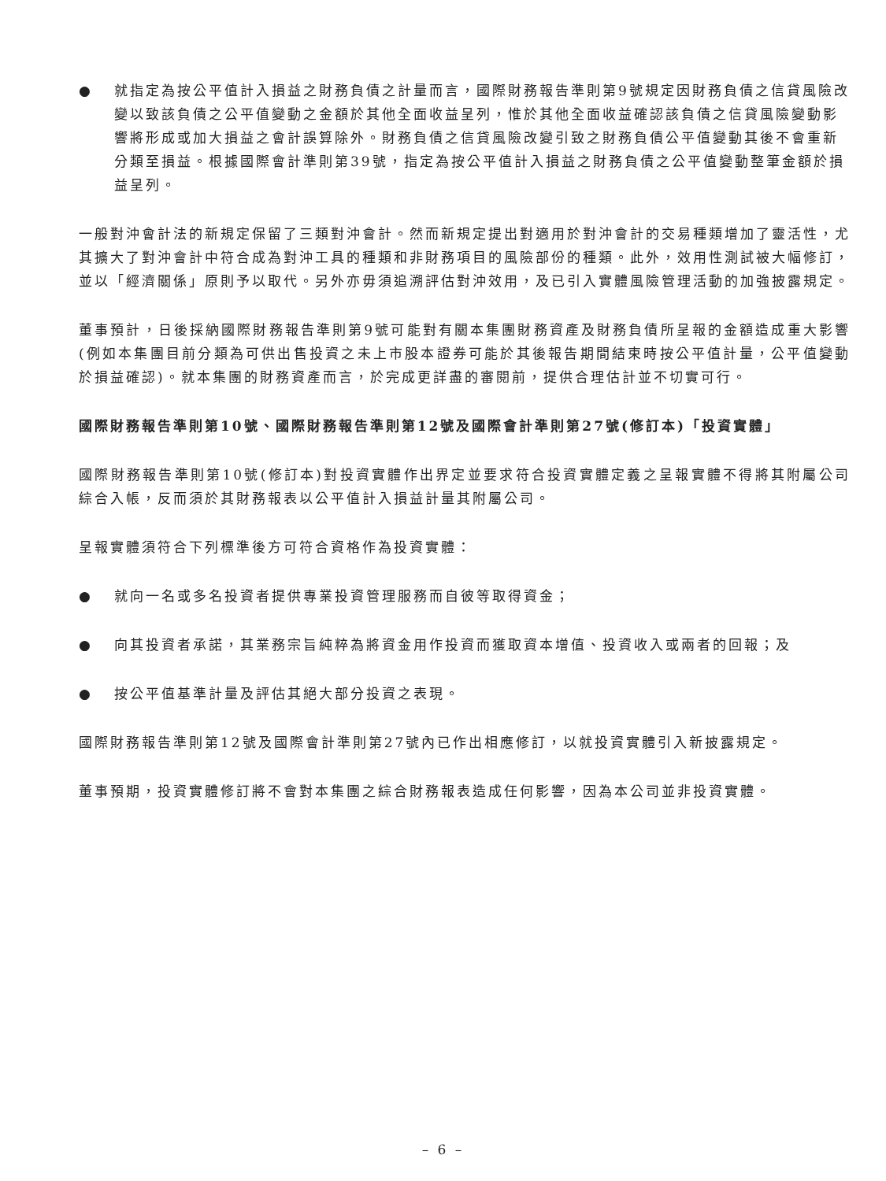● 就指定為按公平值計入損益之財務負債之計量而言，國際財務報告準則第9號規定因財務負債之信貸風險改變以致該負債之公平值變動之金額於其他全面收益呈列，惟於其他全面收益確認該負債之信貸風險變動影響將形成或加大損益之會計誤算除外。財務負債之信貸風險改變引致之財務負債公平值變動其後不會重新分類至損益。根據國際會計準則第39號，指定為按公平值計入損益之財務負債之公平值變動整筆金額於損益呈列。
一般對沖會計法的新規定保留了三類對沖會計。然而新規定提出對適用於對沖會計的交易種類增加了靈活性，尤其擴大了對沖會計中符合成為對沖工具的種類和非財務項目的風險部份的種類。此外，效用性測試被大幅修訂，並以「經濟關係」原則予以取代。另外亦毋須追溯評估對沖效用，及已引入實體風險管理活動的加強披露規定。
董事預計，日後採納國際財務報告準則第9號可能對有關本集團財務資產及財務負債所呈報的金額造成重大影響(例如本集團目前分類為可供出售投資之未上市股本證券可能於其後報告期間結束時按公平值計量，公平值變動於損益確認)。就本集團的財務資產而言，於完成更詳盡的審閱前，提供合理估計並不切實可行。
國際財務報告準則第10號、國際財務報告準則第12號及國際會計準則第27號(修訂本)「投資實體」
國際財務報告準則第10號(修訂本)對投資實體作出界定並要求符合投資實體定義之呈報實體不得將其附屬公司綜合入帳，反而須於其財務報表以公平值計入損益計量其附屬公司。
呈報實體須符合下列標準後方可符合資格作為投資實體：
● 就向一名或多名投資者提供專業投資管理服務而自彼等取得資金；
● 向其投資者承諾，其業務宗旨純粹為將資金用作投資而獲取資本增值、投資收入或兩者的回報；及
● 按公平值基準計量及評估其絕大部分投資之表現。
國際財務報告準則第12號及國際會計準則第27號內已作出相應修訂，以就投資實體引入新披露規定。
董事預期，投資實體修訂將不會對本集團之綜合財務報表造成任何影響，因為本公司並非投資實體。
– 6 –